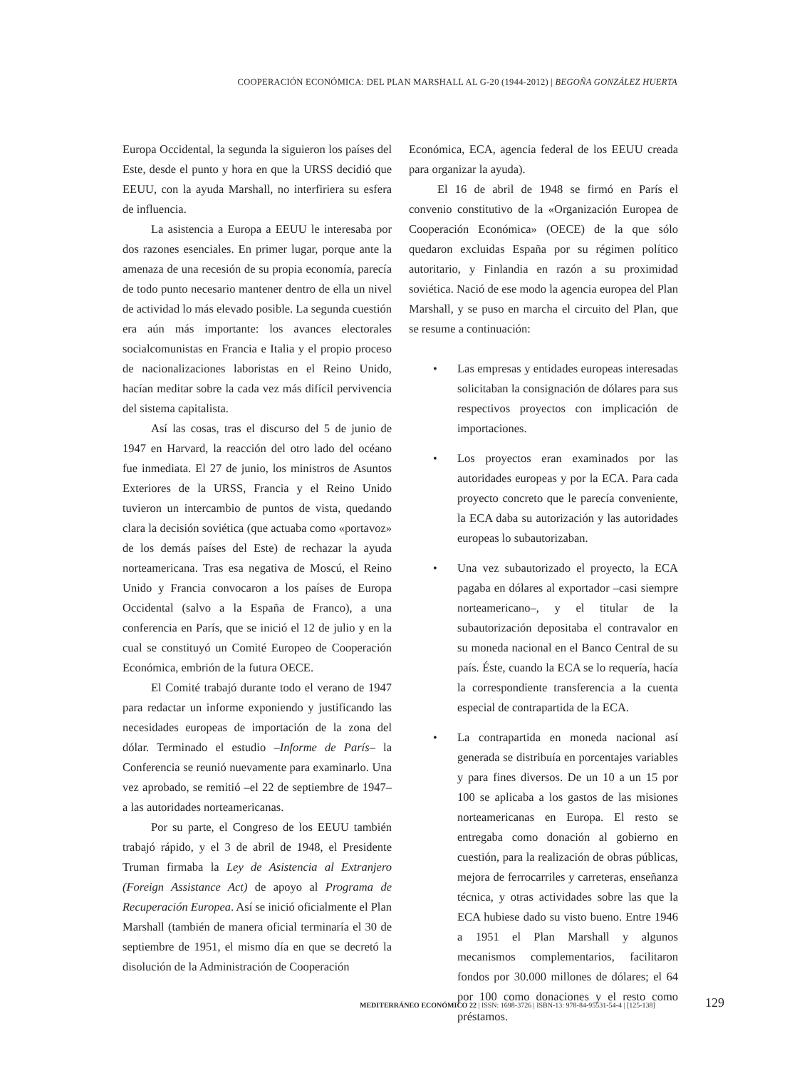COOPERACIÓN ECONÓMICA: DEL PLAN MARSHALL AL G-20 (1944-2012) | BEGOÑA GONZÁLEZ HUERTA
Europa Occidental, la segunda la siguieron los países del Este, desde el punto y hora en que la URSS decidió que EEUU, con la ayuda Marshall, no interfiriera su esfera de influencia.
La asistencia a Europa a EEUU le interesaba por dos razones esenciales. En primer lugar, porque ante la amenaza de una recesión de su propia economía, parecía de todo punto necesario mantener dentro de ella un nivel de actividad lo más elevado posible. La segunda cuestión era aún más importante: los avances electorales socialcomunistas en Francia e Italia y el propio proceso de nacionalizaciones laboristas en el Reino Unido, hacían meditar sobre la cada vez más difícil pervivencia del sistema capitalista.
Así las cosas, tras el discurso del 5 de junio de 1947 en Harvard, la reacción del otro lado del océano fue inmediata. El 27 de junio, los ministros de Asuntos Exteriores de la URSS, Francia y el Reino Unido tuvieron un intercambio de puntos de vista, quedando clara la decisión soviética (que actuaba como «portavoz» de los demás países del Este) de rechazar la ayuda norteamericana. Tras esa negativa de Moscú, el Reino Unido y Francia convocaron a los países de Europa Occidental (salvo a la España de Franco), a una conferencia en París, que se inició el 12 de julio y en la cual se constituyó un Comité Europeo de Cooperación Económica, embrión de la futura OECE.
El Comité trabajó durante todo el verano de 1947 para redactar un informe exponiendo y justificando las necesidades europeas de importación de la zona del dólar. Terminado el estudio –Informe de París– la Conferencia se reunió nuevamente para examinarlo. Una vez aprobado, se remitió –el 22 de septiembre de 1947– a las autoridades norteamericanas.
Por su parte, el Congreso de los EEUU también trabajó rápido, y el 3 de abril de 1948, el Presidente Truman firmaba la Ley de Asistencia al Extranjero (Foreign Assistance Act) de apoyo al Programa de Recuperación Europea. Así se inició oficialmente el Plan Marshall (también de manera oficial terminaría el 30 de septiembre de 1951, el mismo día en que se decretó la disolución de la Administración de Cooperación
Económica, ECA, agencia federal de los EEUU creada para organizar la ayuda).
El 16 de abril de 1948 se firmó en París el convenio constitutivo de la «Organización Europea de Cooperación Económica» (OECE) de la que sólo quedaron excluidas España por su régimen político autoritario, y Finlandia en razón a su proximidad soviética. Nació de ese modo la agencia europea del Plan Marshall, y se puso en marcha el circuito del Plan, que se resume a continuación:
• Las empresas y entidades europeas interesadas solicitaban la consignación de dólares para sus respectivos proyectos con implicación de importaciones.
• Los proyectos eran examinados por las autoridades europeas y por la ECA. Para cada proyecto concreto que le parecía conveniente, la ECA daba su autorización y las autoridades europeas lo subautorizaban.
• Una vez subautorizado el proyecto, la ECA pagaba en dólares al exportador –casi siempre norteamericano–, y el titular de la subautorización depositaba el contravalor en su moneda nacional en el Banco Central de su país. Éste, cuando la ECA se lo requería, hacía la correspondiente transferencia a la cuenta especial de contrapartida de la ECA.
• La contrapartida en moneda nacional así generada se distribuía en porcentajes variables y para fines diversos. De un 10 a un 15 por 100 se aplicaba a los gastos de las misiones norteamericanas en Europa. El resto se entregaba como donación al gobierno en cuestión, para la realización de obras públicas, mejora de ferrocarriles y carreteras, enseñanza técnica, y otras actividades sobre las que la ECA hubiese dado su visto bueno. Entre 1946 a 1951 el Plan Marshall y algunos mecanismos complementarios, facilitaron fondos por 30.000 millones de dólares; el 64 por 100 como donaciones y el resto como préstamos.
MEDITERRÁNEO ECONÓMICO 22 | ISSN: 1698-3726 | ISBN-13: 978-84-95531-54-4 | [125-138]
129